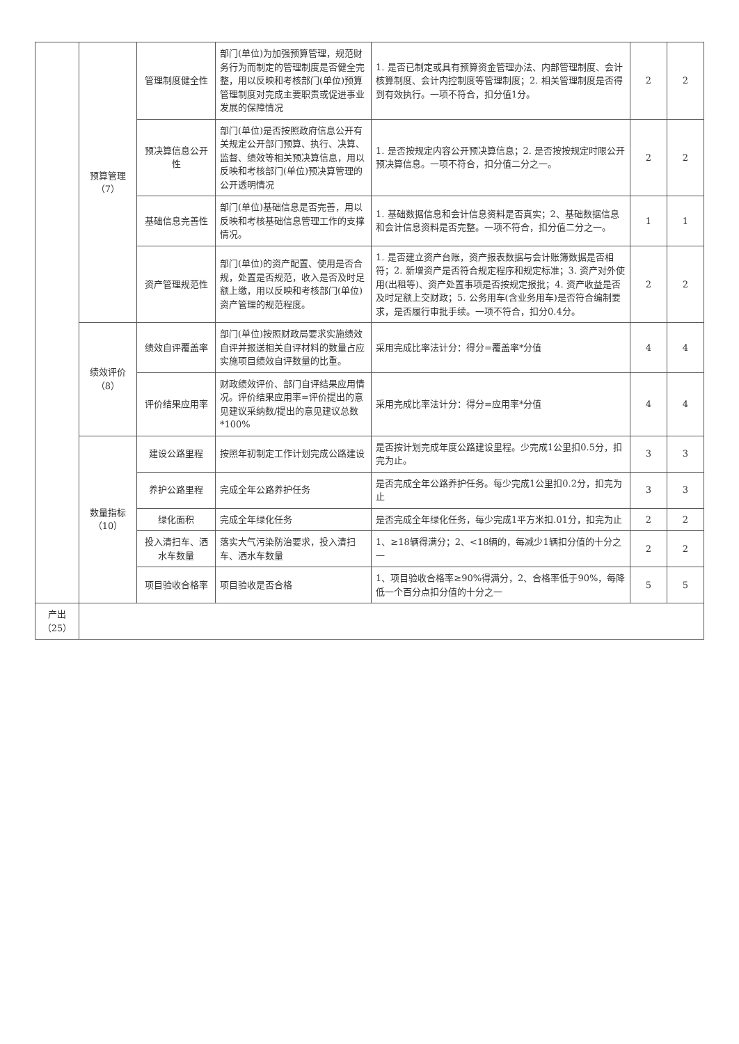| | 预算管理（7） | 管理制度健全性 | 部门(单位)为加强预算管理，规范财务行为而制定的管理制度是否健全完整，用以反映和考核部门(单位)预算管理制度对完成主要职责或促进事业发展的保障情况 | 1. 是否已制定或具有预算资金管理办法、内部管理制度、会计核算制度、会计内控制度等管理制度；2. 相关管理制度是否得到有效执行。一项不符合，扣分值1分。 | 2 | 2 |
| | | 预决算信息公开性 | 部门(单位)是否按照政府信息公开有关规定公开部门预算、执行、决算、监督、绩效等相关预决算信息，用以反映和考核部门(单位)预决算管理的公开透明情况 | 1. 是否按规定内容公开预决算信息；2. 是否按按规定时限公开预决算信息。一项不符合，扣分值二分之一。 | 2 | 2 |
| | | 基础信息完善性 | 部门(单位)基础信息是否完善，用以反映和考核基础信息管理工作的支撑情况。 | 1. 基础数据信息和会计信息资料是否真实；2、基础数据信息和会计信息资料是否完整。一项不符合，扣分值二分之一。 | 1 | 1 |
| | | 资产管理规范性 | 部门(单位)的资产配置、使用是否合规，处置是否规范，收入是否及时足额上缴，用以反映和考核部门(单位)资产管理的规范程度。 | 1. 是否建立资产台账，资产报表数据与会计账簿数据是否相符；2. 新增资产是否符合规定程序和规定标准；3. 资产对外使用(出租等)、资产处置事项是否按规定报批；4. 资产收益是否及时足额上交财政；5. 公务用车(含业务用车)是否符合编制要求，是否履行审批手续。一项不符合，扣分0.4分。 | 2 | 2 |
| | 绩效评价（8） | 绩效自评覆盖率 | 部门(单位)按照财政局要求实施绩效自评并报送相关自评材料的数量占应实施项目绩效自评数量的比重。 | 采用完成比率法计分：得分=覆盖率*分值 | 4 | 4 |
| | | 评价结果应用率 | 财政绩效评价、部门自评结果应用情况。评价结果应用率=评价提出的意见建议采纳数/提出的意见建议总数*100% | 采用完成比率法计分：得分=应用率*分值 | 4 | 4 |
| | 数量指标（10） | 建设公路里程 | 按照年初制定工作计划完成公路建设 | 是否按计划完成年度公路建设里程。少完成1公里扣0.5分，扣完为止。 | 3 | 3 |
| | | 养护公路里程 | 完成全年公路养护任务 | 是否完成全年公路养护任务。每少完成1公里扣0.2分，扣完为止 | 3 | 3 |
| | | 绿化面积 | 完成全年绿化任务 | 是否完成全年绿化任务，每少完成1平方米扣.01分，扣完为止 | 2 | 2 |
| | | 投入清扫车、洒水车数量 | 落实大气污染防治要求，投入清扫车、洒水车数量 | 1、≥18辆得满分；2、<18辆的，每减少1辆扣分值的十分之一 | 2 | 2 |
| | | 项目验收合格率 | 项目验收是否合格 | 1、项目验收合格率≥90%得满分，2、合格率低于90%，每降低一个百分点扣分值的十分之一 | 5 | 5 |
| 产出（25） | | | | | | |